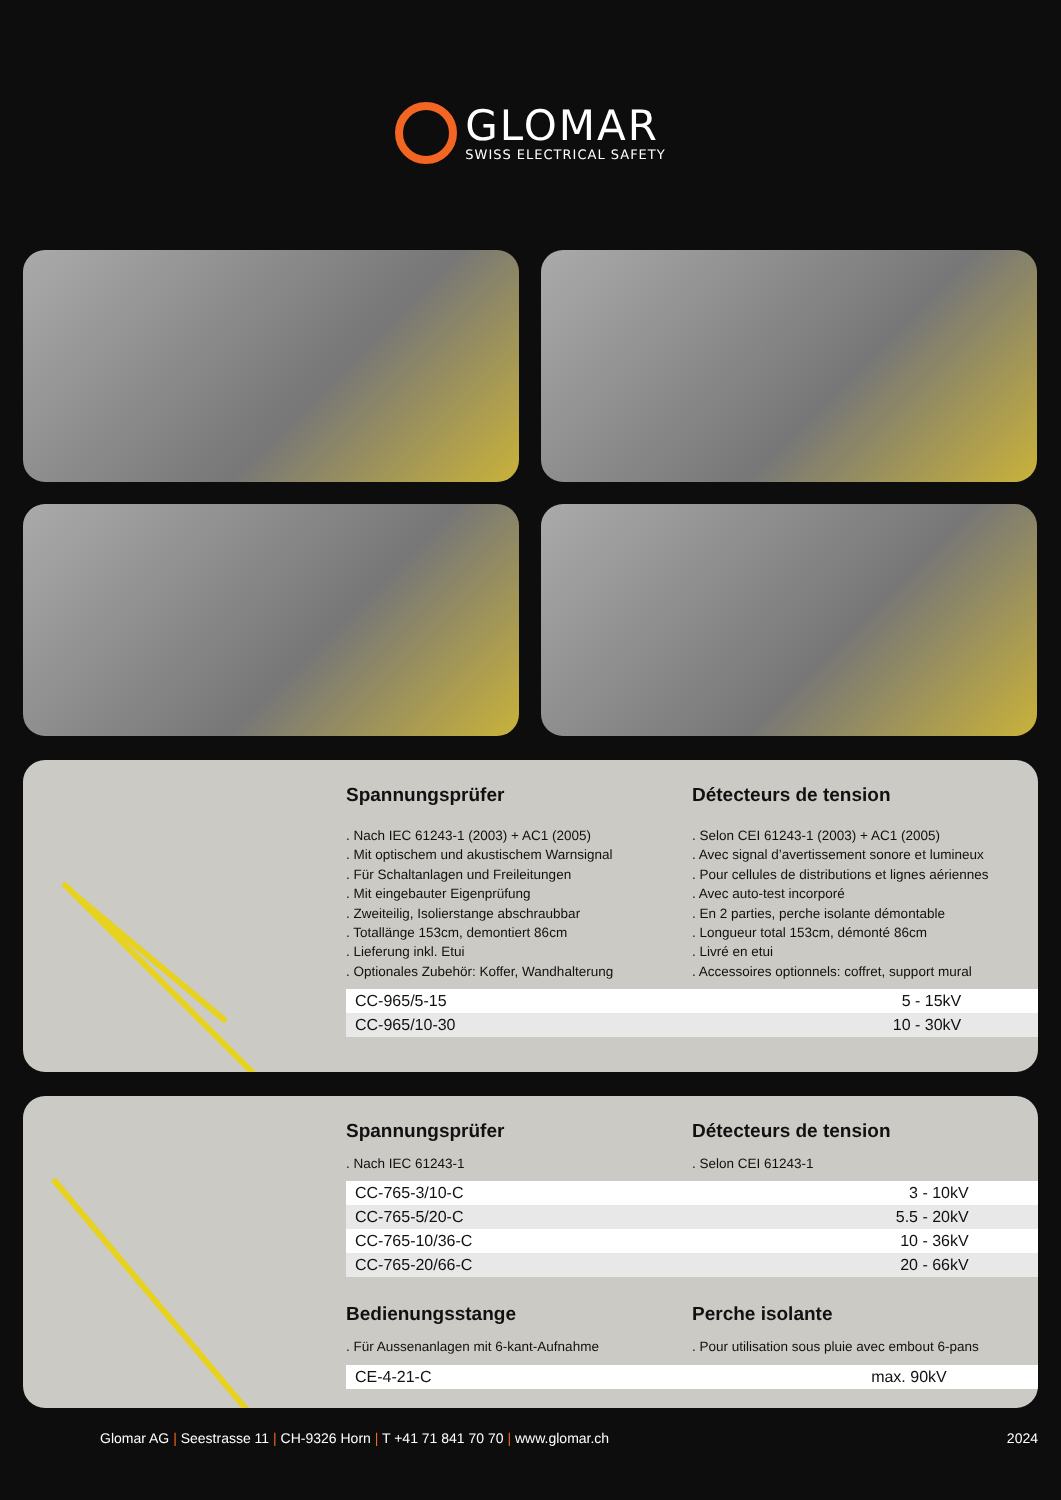GLOMAR
SWISS ELECTRICAL SAFETY
Spannungsprüfer
. Nach IEC 61243-1 (2003) + AC1 (2005)
. Mit optischem und akustischem Warnsignal
. Für Schaltanlagen und Freileitungen
. Mit eingebauter Eigenprüfung
. Zweiteilig, Isolierstange abschraubbar
. Totallänge 153cm, demontiert 86cm
. Lieferung inkl. Etui
. Optionales Zubehör: Koffer, Wandhalterung
Détecteurs de tension
. Selon CEI 61243-1 (2003) + AC1 (2005)
. Avec signal d’avertissement sonore et lumineux
. Pour cellules de distributions et lignes aériennes
. Avec auto-test incorporé
. En 2 parties, perche isolante démontable
. Longueur total 153cm, démonté 86cm
. Livré en etui
. Accessoires optionnels: coffret, support mural
| CC-965/5-15 | 5 - 15kV | |
| CC-965/10-30 | 10 - 30kV | |
Spannungsprüfer
. Nach IEC 61243-1
Détecteurs de tension
. Selon CEI 61243-1
| CC-765-3/10-C | 3 - 10kV | |
| CC-765-5/20-C | 5.5 - 20kV | |
| CC-765-10/36-C | 10 - 36kV | |
| CC-765-20/66-C | 20 - 66kV | |
Bedienungsstange
. Für Aussenanlagen mit 6-kant-Aufnahme
Perche isolante
. Pour utilisation sous pluie avec embout 6-pans
| CE-4-21-C | max. 90kV | |
Glomar AG | Seestrasse 11 | CH-9326 Horn | T +41 71 841 70 70 | www.glomar.ch
2024